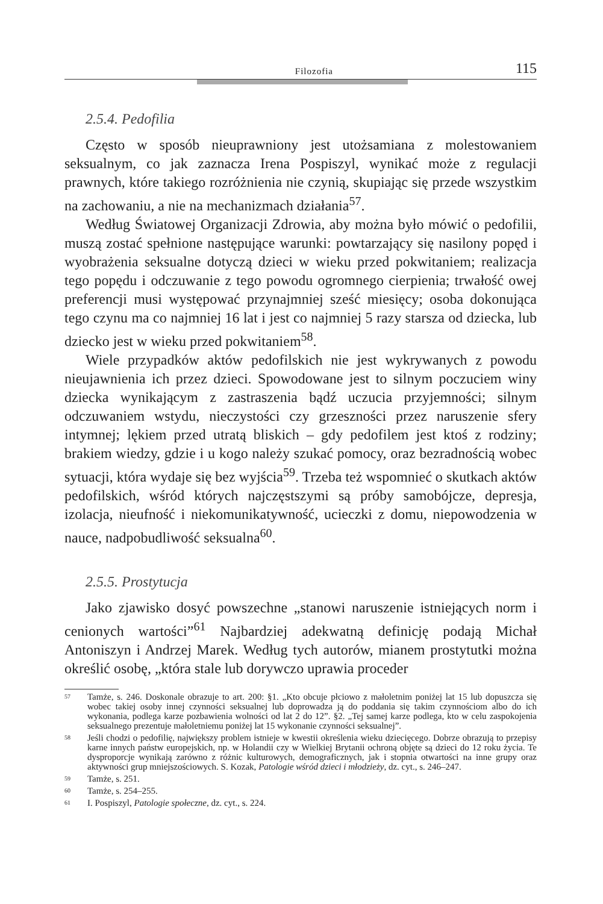Filozofia 115
2.5.4. Pedofilia
Często w sposób nieuprawniony jest utożsamiana z molestowaniem seksualnym, co jak zaznacza Irena Pospiszyl, wynikać może z regulacji prawnych, które takiego rozróżnienia nie czynią, skupiając się przede wszystkim na zachowaniu, a nie na mechanizmach działania<sup>57</sup>.
Według Światowej Organizacji Zdrowia, aby można było mówić o pedofilii, muszą zostać spełnione następujące warunki: powtarzający się nasilony popęd i wyobrażenia seksualne dotyczą dzieci w wieku przed pokwitaniem; realizacja tego popędu i odczuwanie z tego powodu ogromnego cierpienia; trwałość owej preferencji musi występować przynajmniej sześć miesięcy; osoba dokonująca tego czynu ma co najmniej 16 lat i jest co najmniej 5 razy starsza od dziecka, lub dziecko jest w wieku przed pokwitaniem<sup>58</sup>.
Wiele przypadków aktów pedofilskich nie jest wykrywanych z powodu nieujawnienia ich przez dzieci. Spowodowane jest to silnym poczuciem winy dziecka wynikającym z zastraszenia bądź uczucia przyjemności; silnym odczuwaniem wstydu, nieczystości czy grzeszności przez naruszenie sfery intymnej; lękiem przed utratą bliskich – gdy pedofilem jest ktoś z rodziny; brakiem wiedzy, gdzie i u kogo należy szukać pomocy, oraz bezradnością wobec sytuacji, która wydaje się bez wyjścia<sup>59</sup>. Trzeba też wspomnieć o skutkach aktów pedofilskich, wśród których najczęstszymi są próby samobójcze, depresja, izolacja, nieufność i niekomunikatywność, ucieczki z domu, niepowodzenia w nauce, nadpobudliwość seksualna<sup>60</sup>.
2.5.5. Prostytucja
Jako zjawisko dosyć powszechne „stanowi naruszenie istniejących norm i cenionych wartości”<sup>61</sup> Najbardziej adekwatną definicję podają Michał Antoniszyn i Andrzej Marek. Według tych autorów, mianem prostytutki można określić osobę, „która stale lub dorywczo uprawia proceder
57 Tamże, s. 246. Doskonale obrazuje to art. 200: §1. „Kto obcuje płciowo z małoletnim poniżej lat 15 lub dopuszcza się wobec takiej osoby innej czynności seksualnej lub doprowadza ją do poddania się takim czynnościom albo do ich wykonania, podlega karze pozbawienia wolności od lat 2 do 12”. §2. „Tej samej karze podlega, kto w celu zaspokojenia seksualnego prezentuje małoletniemu poniżej lat 15 wykonanie czynności seksualnej”.
58 Jeśli chodzi o pedofilię, największy problem istnieje w kwestii określenia wieku dziecięcego. Dobrze obrazują to przepisy karne innych państw europejskich, np. w Holandii czy w Wielkiej Brytanii ochroną objęte są dzieci do 12 roku życia. Te dysproporcje wynikają zarówno z różnic kulturowych, demograficznych, jak i stopnia otwartości na inne grupy oraz aktywności grup mniejszościowych. S. Kozak, Patologie wśród dzieci i młodzieży, dz. cyt., s. 246–247.
59 Tamże, s. 251.
60 Tamże, s. 254–255.
61 I. Pospiszyl, Patologie społeczne, dz. cyt., s. 224.